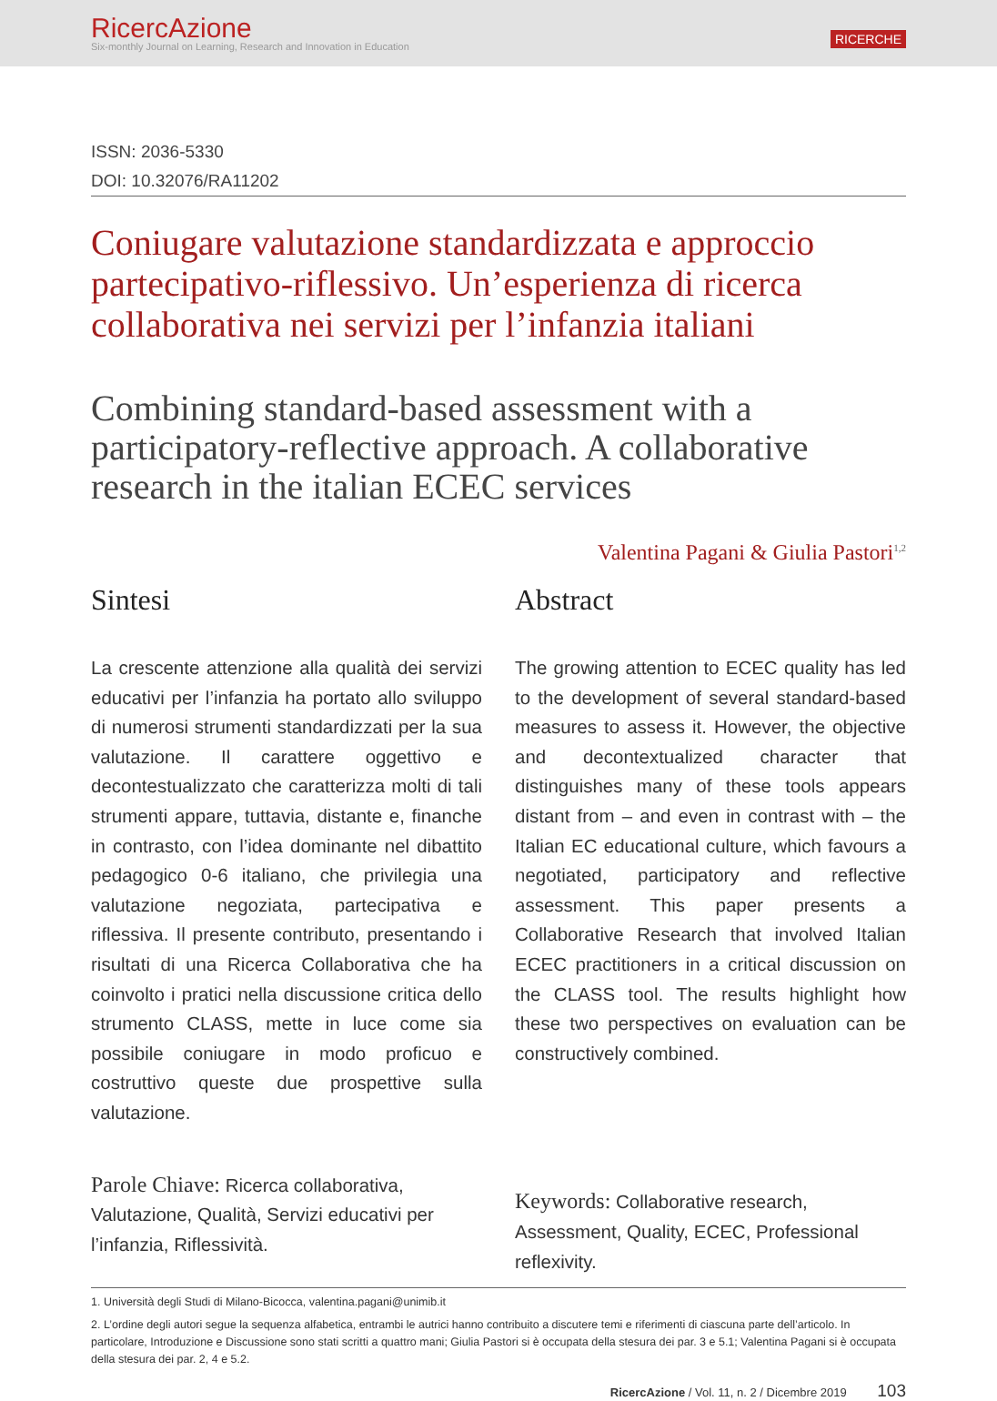RicercAzione
Six-monthly Journal on Learning, Research and Innovation in Education
RICERCHE
ISSN: 2036-5330
DOI: 10.32076/RA11202
Coniugare valutazione standardizzata e approccio partecipativo-riflessivo. Un’esperienza di ricerca collaborativa nei servizi per l’infanzia italiani
Combining standard-based assessment with a participatory-reflective approach. A collaborative research in the italian ECEC services
Valentina Pagani & Giulia Pastori<sup>1,2</sup>
Sintesi
La crescente attenzione alla qualità dei servizi educativi per l’infanzia ha portato allo sviluppo di numerosi strumenti standardizzati per la sua valutazione. Il carattere oggettivo e decontestualizzato che caratterizza molti di tali strumenti appare, tuttavia, distante e, finanche in contrasto, con l’idea dominante nel dibattito pedagogico 0-6 italiano, che privilegia una valutazione negoziata, partecipativa e riflessiva. Il presente contributo, presentando i risultati di una Ricerca Collaborativa che ha coinvolto i pratici nella discussione critica dello strumento CLASS, mette in luce come sia possibile coniugare in modo proficuo e costruttivo queste due prospettive sulla valutazione.
Parole Chiave: Ricerca collaborativa, Valutazione, Qualità, Servizi educativi per l’infanzia, Riflessività.
Abstract
The growing attention to ECEC quality has led to the development of several standard-based measures to assess it. However, the objective and decontextualized character that distinguishes many of these tools appears distant from – and even in contrast with – the Italian EC educational culture, which favours a negotiated, participatory and reflective assessment. This paper presents a Collaborative Research that involved Italian ECEC practitioners in a critical discussion on the CLASS tool. The results highlight how these two perspectives on evaluation can be constructively combined.
Keywords: Collaborative research, Assessment, Quality, ECEC, Professional reflexivity.
1. Università degli Studi di Milano-Bicocca, valentina.pagani@unimib.it
2. L’ordine degli autori segue la sequenza alfabetica, entrambi le autrici hanno contribuito a discutere temi e riferimenti di ciascuna parte dell’articolo. In particolare, Introduzione e Discussione sono stati scritti a quattro mani; Giulia Pastori si è occupata della stesura dei par. 3 e 5.1; Valentina Pagani si è occupata della stesura dei par. 2, 4 e 5.2.
RicercAzione / Vol. 11, n. 2 / Dicembre 2019 103